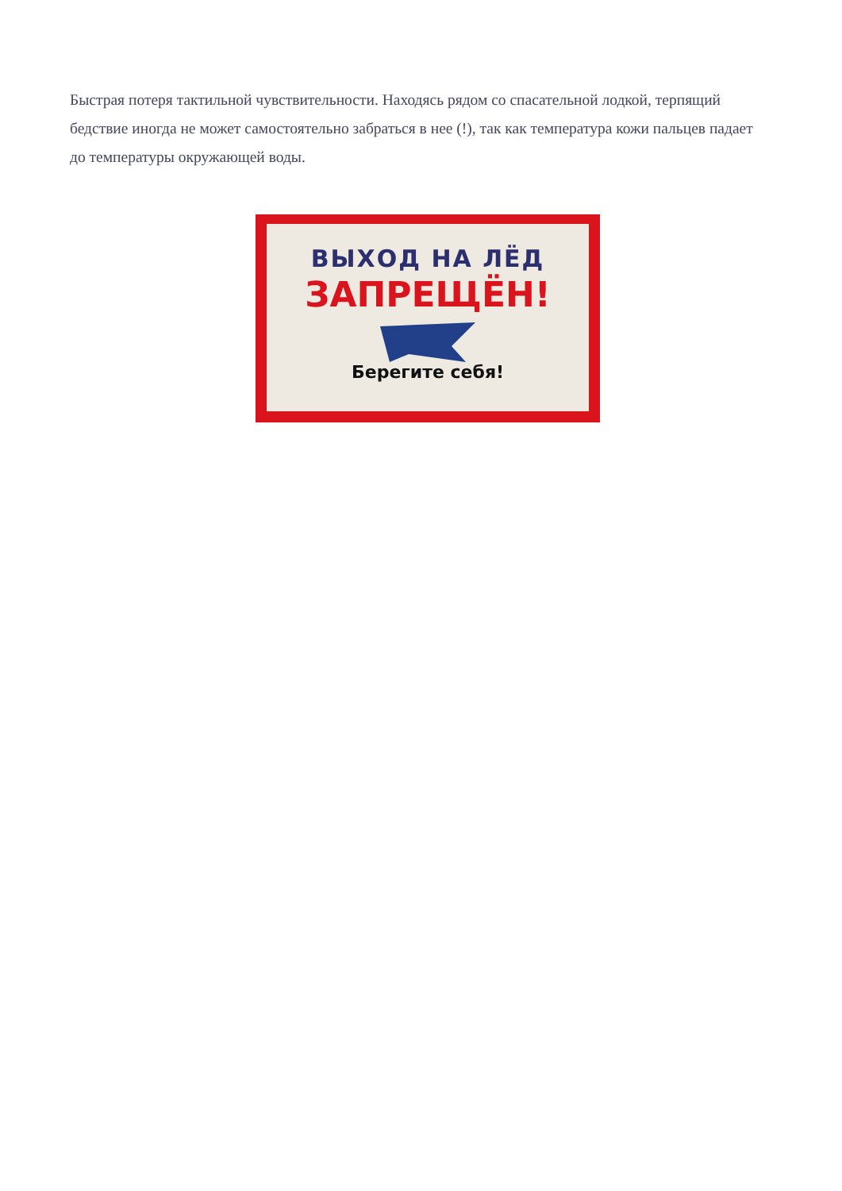Быстрая потеря тактильной чувствительности. Находясь рядом со спасательной лодкой, терпящий бедствие иногда не может самостоятельно забраться в нее (!), так как температура кожи пальцев падает до температуры окружающей воды.
ВЫХОД НА ЛЁД
ЗАПРЕЩЁН!
Берегите себя!